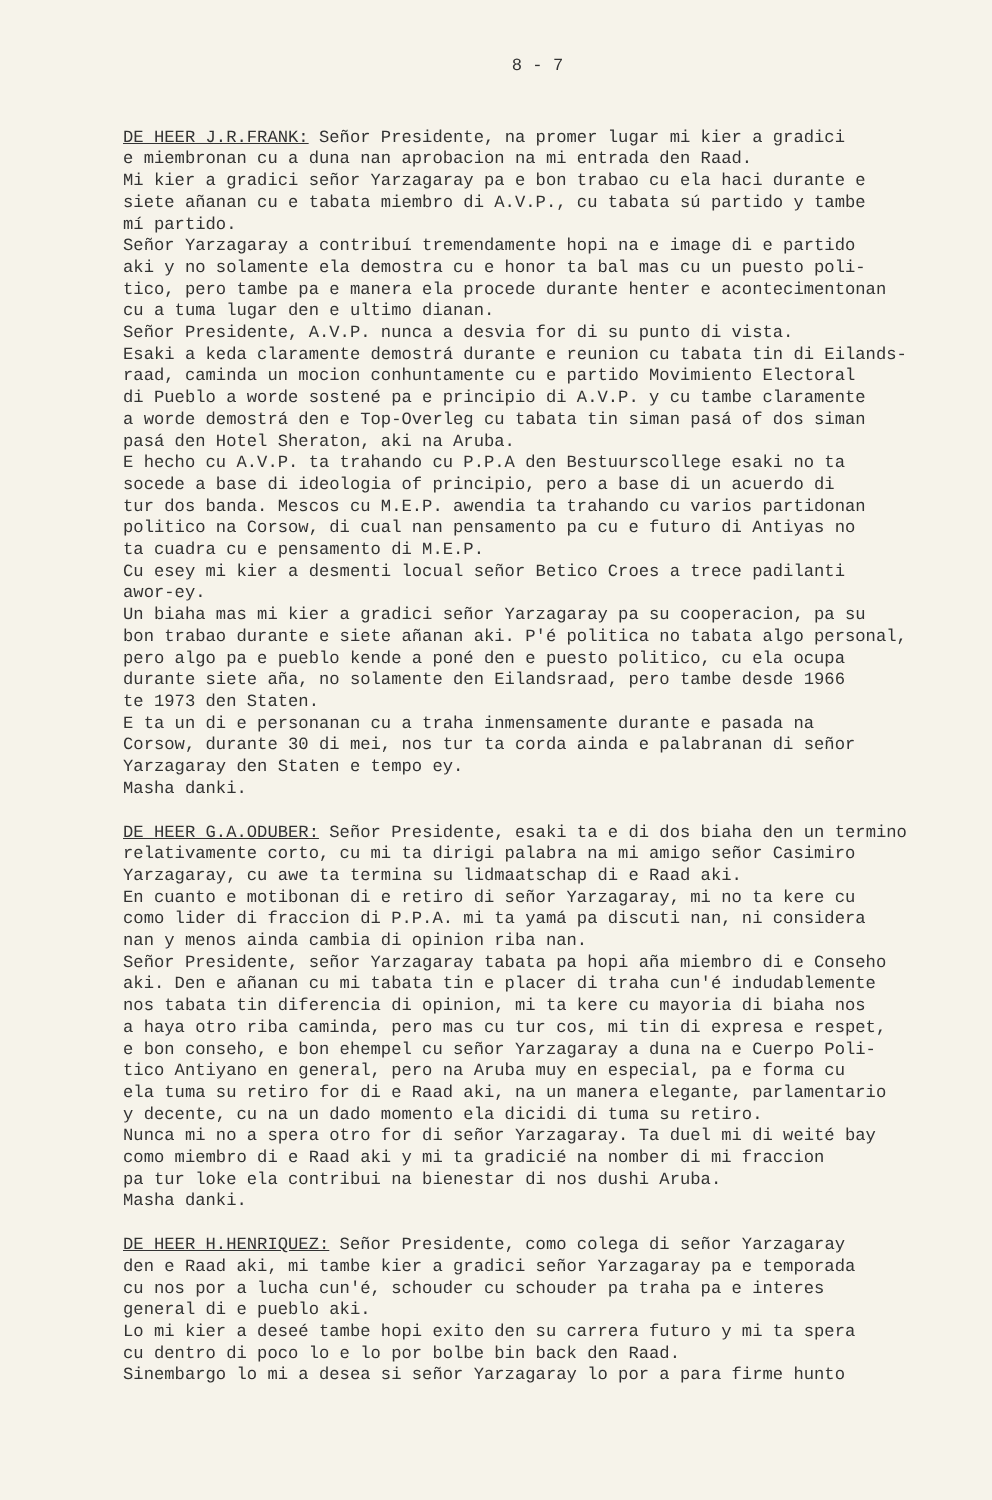8 - 7
DE HEER J.R.FRANK: Señor Presidente, na promer lugar mi kier a gradici e miembronan cu a duna nan aprobacion na mi entrada den Raad. Mi kier a gradici señor Yarzagaray pa e bon trabao cu ela haci durante e siete añanan cu e tabata miembro di A.V.P., cu tabata sú partido y tambe mí partido. Señor Yarzagaray a contribuí tremendamente hopi na e image di e partido aki y no solamente ela demostra cu e honor ta bal mas cu un puesto poli- tico, pero tambe pa e manera ela procede durante henter e acontecimentonan cu a tuma lugar den e ultimo dianan. Señor Presidente, A.V.P. nunca a desvia for di su punto di vista. Esaki a keda claramente demostrá durante e reunion cu tabata tin di Eilands- raad, caminda un mocion conhuntamente cu e partido Movimiento Electoral di Pueblo a worde sostené pa e principio di A.V.P. y cu tambe claramente a worde demostrá den e Top-Overleg cu tabata tin siman pasá of dos siman pasá den Hotel Sheraton, aki na Aruba. E hecho cu A.V.P. ta trahando cu P.P.A den Bestuurscollege esaki no ta socede a base di ideologia of principio, pero a base di un acuerdo di tur dos banda. Mescos cu M.E.P. awendia ta trahando cu varios partidonan politico na Corsow, di cual nan pensamento pa cu e futuro di Antiyas no ta cuadra cu e pensamento di M.E.P. Cu esey mi kier a desmenti locual señor Betico Croes a trece padilanti awor-ey. Un biaha mas mi kier a gradici señor Yarzagaray pa su cooperacion, pa su bon trabao durante e siete añanan aki. P'é politica no tabata algo personal, pero algo pa e pueblo kende a poné den e puesto politico, cu ela ocupa durante siete aña, no solamente den Eilandsraad, pero tambe desde 1966 te 1973 den Staten. E ta un di e personanan cu a traha inmensamente durante e pasada na Corsow, durante 30 di mei, nos tur ta corda ainda e palabranan di señor Yarzagaray den Staten e tempo ey. Masha danki.
DE HEER G.A.ODUBER: Señor Presidente, esaki ta e di dos biaha den un termino relativamente corto, cu mi ta dirigi palabra na mi amigo señor Casimiro Yarzagaray, cu awe ta termina su lidmaatschap di e Raad aki. En cuanto e motibonan di e retiro di señor Yarzagaray, mi no ta kere cu como lider di fraccion di P.P.A. mi ta yamá pa discuti nan, ni considera nan y menos ainda cambia di opinion riba nan. Señor Presidente, señor Yarzagaray tabata pa hopi aña miembro di e Conseho aki. Den e añanan cu mi tabata tin e placer di traha cun'é indudablemente nos tabata tin diferencia di opinion, mi ta kere cu mayoria di biaha nos a haya otro riba caminda, pero mas cu tur cos, mi tin di expresa e respet, e bon conseho, e bon ehempel cu señor Yarzagaray a duna na e Cuerpo Poli- tico Antiyano en general, pero na Aruba muy en especial, pa e forma cu ela tuma su retiro for di e Raad aki, na un manera elegante, parlamentario y decente, cu na un dado momento ela dicidi di tuma su retiro. Nunca mi no a spera otro for di señor Yarzagaray. Ta duel mi di weité bay como miembro di e Raad aki y mi ta gradicié na nomber di mi fraccion pa tur loke ela contribui na bienestar di nos dushi Aruba. Masha danki.
DE HEER H.HENRIQUEZ: Señor Presidente, como colega di señor Yarzagaray den e Raad aki, mi tambe kier a gradici señor Yarzagaray pa e temporada cu nos por a lucha cun'é, schouder cu schouder pa traha pa e interes general di e pueblo aki. Lo mi kier a deseé tambe hopi exito den su carrera futuro y mi ta spera cu dentro di poco lo e lo por bolbe bin back den Raad. Sinembargo lo mi a desea si señor Yarzagaray lo por a para firme hunto